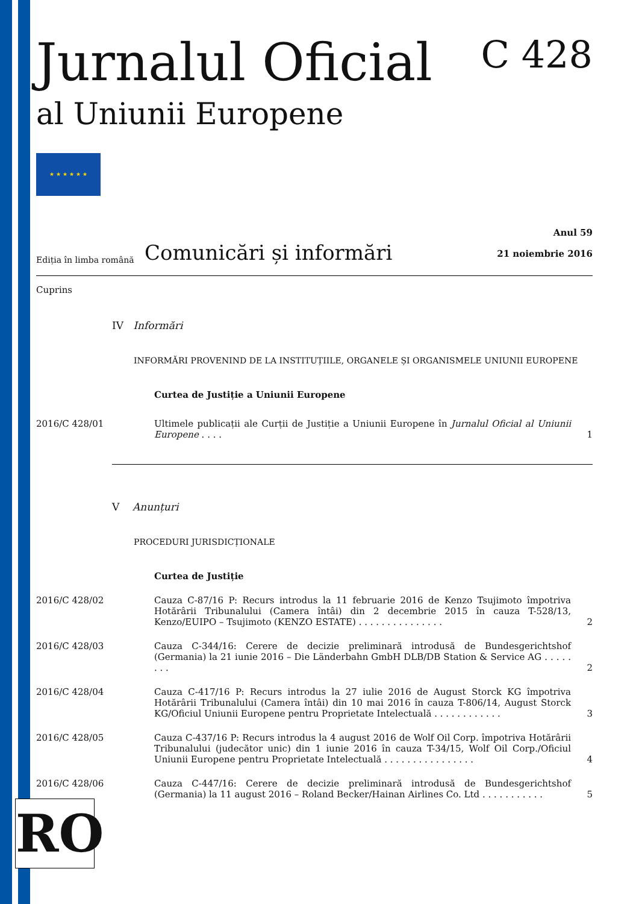Jurnalul Oficial C 428
al Uniunii Europene
★ ★ ★ ★ ★ ★
Ediția în limba română
Comunicări și informări
Anul 59
21 noiembrie 2016
Cuprins
IV Informări
INFORMĂRI PROVENIND DE LA INSTITUȚIILE, ORGANELE ȘI ORGANISMELE UNIUNII EUROPENE
Curtea de Justiție a Uniunii Europene
2016/C 428/01 Ultimele publicații ale Curții de Justiție a Uniunii Europene în Jurnalul Oficial al Uniunii Europene . . . .
1
V Anunțuri
PROCEDURI JURISDICȚIONALE
Curtea de Justiție
2016/C 428/02 Cauza C-87/16 P: Recurs introdus la 11 februarie 2016 de Kenzo Tsujimoto împotriva Hotărârii Tribunalului (Camera întâi) din 2 decembrie 2015 în cauza T-528/13, Kenzo/EUIPO – Tsujimoto (KENZO ESTATE) . . . . . . . . . . . . . . .
2
2016/C 428/03 Cauza C-344/16: Cerere de decizie preliminară introdusă de Bundesgerichtshof (Germania) la 21 iunie 2016 – Die Länderbahn GmbH DLB/DB Station & Service AG . . . . . . . .
2
2016/C 428/04 Cauza C-417/16 P: Recurs introdus la 27 iulie 2016 de August Storck KG împotriva Hotărârii Tribunalului (Camera întâi) din 10 mai 2016 în cauza T-806/14, August Storck KG/Oficiul Uniunii Europene pentru Proprietate Intelectuală . . . . . . . . . . . .
3
2016/C 428/05 Cauza C-437/16 P: Recurs introdus la 4 august 2016 de Wolf Oil Corp. împotriva Hotărârii Tribunalului (judecător unic) din 1 iunie 2016 în cauza T-34/15, Wolf Oil Corp./Oficiul Uniunii Europene pentru Proprietate Intelectuală . . . . . . . . . . . . . . . .
4
2016/C 428/06 Cauza C-447/16: Cerere de decizie preliminară introdusă de Bundesgerichtshof (Germania) la 11 august 2016 – Roland Becker/Hainan Airlines Co. Ltd . . . . . . . . . . .
5
RO